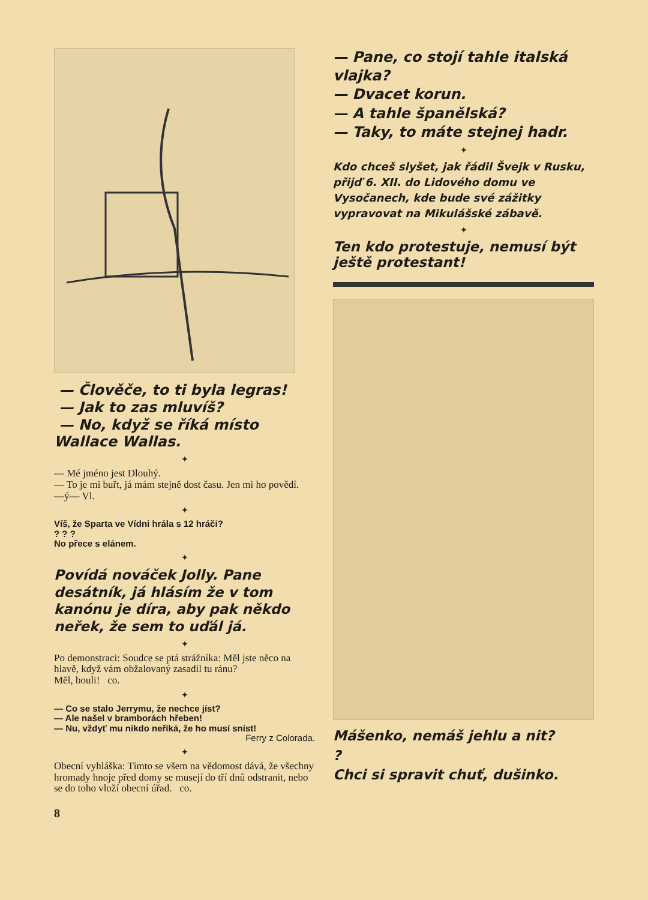— Člověče, to ti byla legras!
— Jak to zas mluvíš?
— No, když se říká místo Wallace Wallas.
✦
— Mé jméno jest Dlouhý.
— To je mi buřt, já mám stejně dost času. Jen mi ho povědí. —ý— Vl.
✦
Víš, že Sparta ve Vídni hrála s 12 hráči?
? ? ?
No přece s elánem.
✦
Povídá nováček Jolly. Pane desátník, já hlásím že v tom kanónu je díra, aby pak někdo neřek, že sem to uďál já.
✦
Po demonstraci: Soudce se ptá strážníka: Měl jste něco na hlavě, když vám obžalovaný zasadil tu ránu?
Měl, bouli! co.
✦
— Co se stalo Jerrymu, že nechce jíst?
— Ale našel v bramborách hřeben!
— Nu, vždyť mu nikdo neříká, že ho musí sníst!
Ferry z Colorada.
✦
Obecní vyhláška: Tímto se všem na vědomost dává, že všechny hromady hnoje před domy se musejí do tří dnů odstranit, nebo se do toho vloží obecní úřad. co.
8
— Pane, co stojí tahle italská vlajka?
— Dvacet korun.
— A tahle španělská?
— Taky, to máte stejnej hadr.
✦
Kdo chceš slyšet, jak řádil Švejk v Rusku, přijď 6. XII. do Lidového domu ve Vysočanech, kde bude své zážitky vypravovat na Mikulášské zábavě.
✦
Ten kdo protestuje, nemusí být ještě protestant!
Mášenko, nemáš jehlu a nit?
?
Chci si spravit chuť, dušinko.